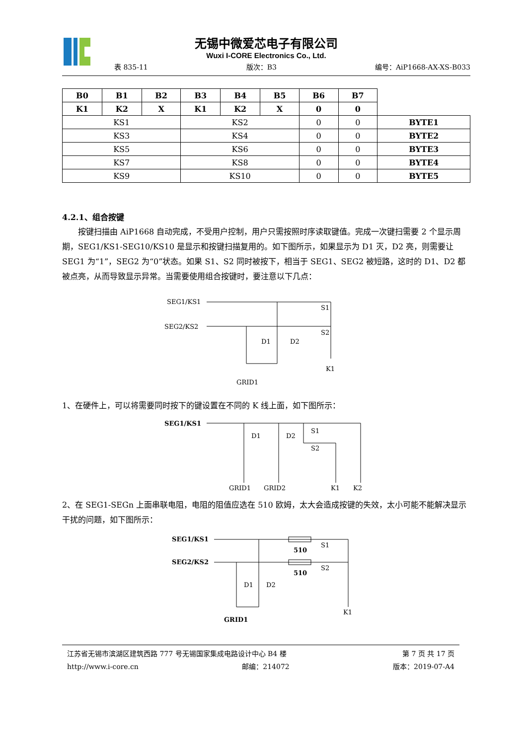无锡中微爱芯电子有限公司
Wuxi I-CORE Electronics Co., Ltd.
表 835-11 版次：B3 编号：AiP1668-AX-XS-B033
| B0 | B1 | B2 | B3 | B4 | B5 | B6 | B7 | |
| K1 | K2 | X | K1 | K2 | X | 0 | 0 | |
| KS1 | | | KS2 | | | 0 | 0 | BYTE1 |
| KS3 | | | KS4 | | | 0 | 0 | BYTE2 |
| KS5 | | | KS6 | | | 0 | 0 | BYTE3 |
| KS7 | | | KS8 | | | 0 | 0 | BYTE4 |
| KS9 | | | KS10 | | | 0 | 0 | BYTE5 |
4.2.1、组合按键
按键扫描由 AiP1668 自动完成，不受用户控制，用户只需按照时序读取键值。完成一次键扫需要 2 个显示周期，SEG1/KS1-SEG10/KS10 是显示和按键扫描复用的。如下图所示，如果显示为 D1 灭，D2 亮，则需要让 SEG1 为“1”，SEG2 为“0”状态。如果 S1、S2 同时被按下，相当于 SEG1、SEG2 被短路，这时的 D1、D2 都被点亮，从而导致显示异常。当需要使用组合按键时，要注意以下几点：
SEG1/KS1
SEG2/KS2
S1
S2
D1
D2
GRID1
K1
1、在硬件上，可以将需要同时按下的键设置在不同的 K 线上面，如下图所示：
SEG1/KS1
S1
S2
D1
D2
GRID1
GRID2
K1
K2
2、在 SEG1-SEGn 上面串联电阻，电阻的阻值应选在 510 欧姆，太大会造成按键的失效，太小可能不能解决显示干扰的问题，如下图所示：
SEG1/KS1
SEG2/KS2
510
510
S1
S2
D1
D2
GRID1
K1
江苏省无锡市滨湖区建筑西路 777 号无锡国家集成电路设计中心 B4 楼 第 7 页 共 17 页
http://www.i-core.cn 邮编：214072 版本：2019-07-A4